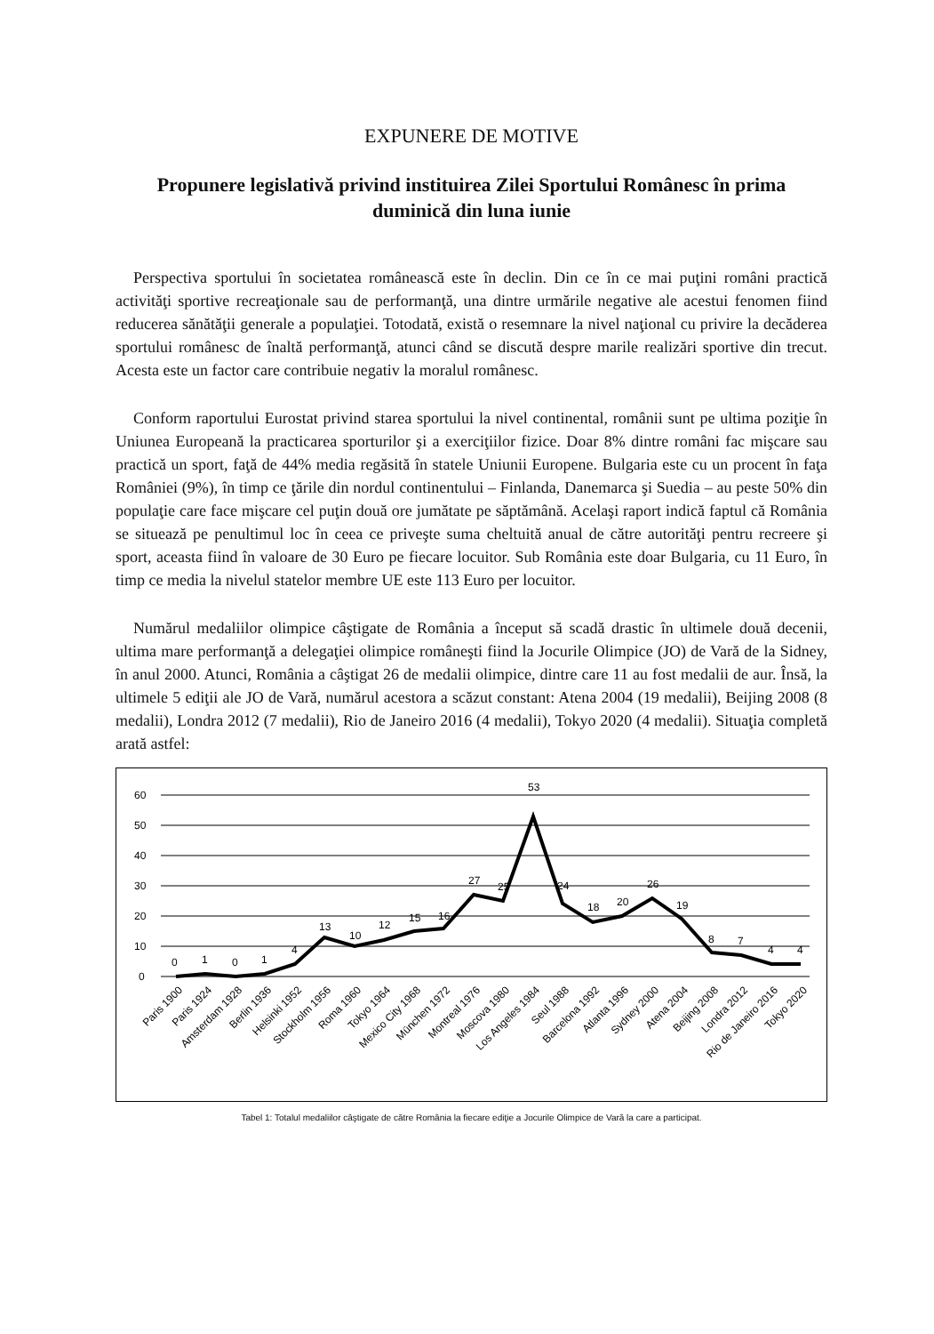EXPUNERE DE MOTIVE
Propunere legislativă privind instituirea Zilei Sportului Românesc în prima duminică din luna iunie
Perspectiva sportului în societatea românească este în declin. Din ce în ce mai puţini români practică activităţi sportive recreaţionale sau de performanţă, una dintre urmările negative ale acestui fenomen fiind reducerea sănătăţii generale a populaţiei. Totodată, există o resemnare la nivel naţional cu privire la decăderea sportului românesc de înaltă performanţă, atunci când se discută despre marile realizări sportive din trecut. Acesta este un factor care contribuie negativ la moralul românesc.
Conform raportului Eurostat privind starea sportului la nivel continental, românii sunt pe ultima poziţie în Uniunea Europeană la practicarea sporturilor şi a exerciţiilor fizice. Doar 8% dintre români fac mişcare sau practică un sport, faţă de 44% media regăsită în statele Uniunii Europene. Bulgaria este cu un procent în faţa României (9%), în timp ce ţările din nordul continentului – Finlanda, Danemarca şi Suedia – au peste 50% din populaţie care face mişcare cel puţin două ore jumătate pe săptămână. Acelaşi raport indică faptul că România se situează pe penultimul loc în ceea ce priveşte suma cheltuită anual de către autorităţi pentru recreere şi sport, aceasta fiind în valoare de 30 Euro pe fiecare locuitor. Sub România este doar Bulgaria, cu 11 Euro, în timp ce media la nivelul statelor membre UE este 113 Euro per locuitor.
Numărul medaliilor olimpice câştigate de România a început să scadă drastic în ultimele două decenii, ultima mare performanţă a delegaţiei olimpice româneşti fiind la Jocurile Olimpice (JO) de Vară de la Sidney, în anul 2000. Atunci, România a câştigat 26 de medalii olimpice, dintre care 11 au fost medalii de aur. Însă, la ultimele 5 ediţii ale JO de Vară, numărul acestora a scăzut constant: Atena 2004 (19 medalii), Beijing 2008 (8 medalii), Londra 2012 (7 medalii), Rio de Janeiro 2016 (4 medalii), Tokyo 2020 (4 medalii). Situaţia completă arată astfel:
60
50
40
30
20
10
0
0
1
0
1
4
13
10
12
15
16
27
25
53
24
18
20
26
19
8
7
4
4
Paris 1900
Paris 1924
Amsterdam 1928
Berlin 1936
Helsinki 1952
Stockholm 1956
Roma 1960
Tokyo 1964
Mexico City 1968
München 1972
Montreal 1976
Moscova 1980
Los Angeles 1984
Seul 1988
Barcelona 1992
Atlanta 1996
Sydney 2000
Atena 2004
Beijing 2008
Londra 2012
Rio de Janeiro 2016
Tokyo 2020
Tabel 1: Totalul medaliilor câştigate de către România la fiecare ediţie a Jocurile Olimpice de Vară la care a participat.